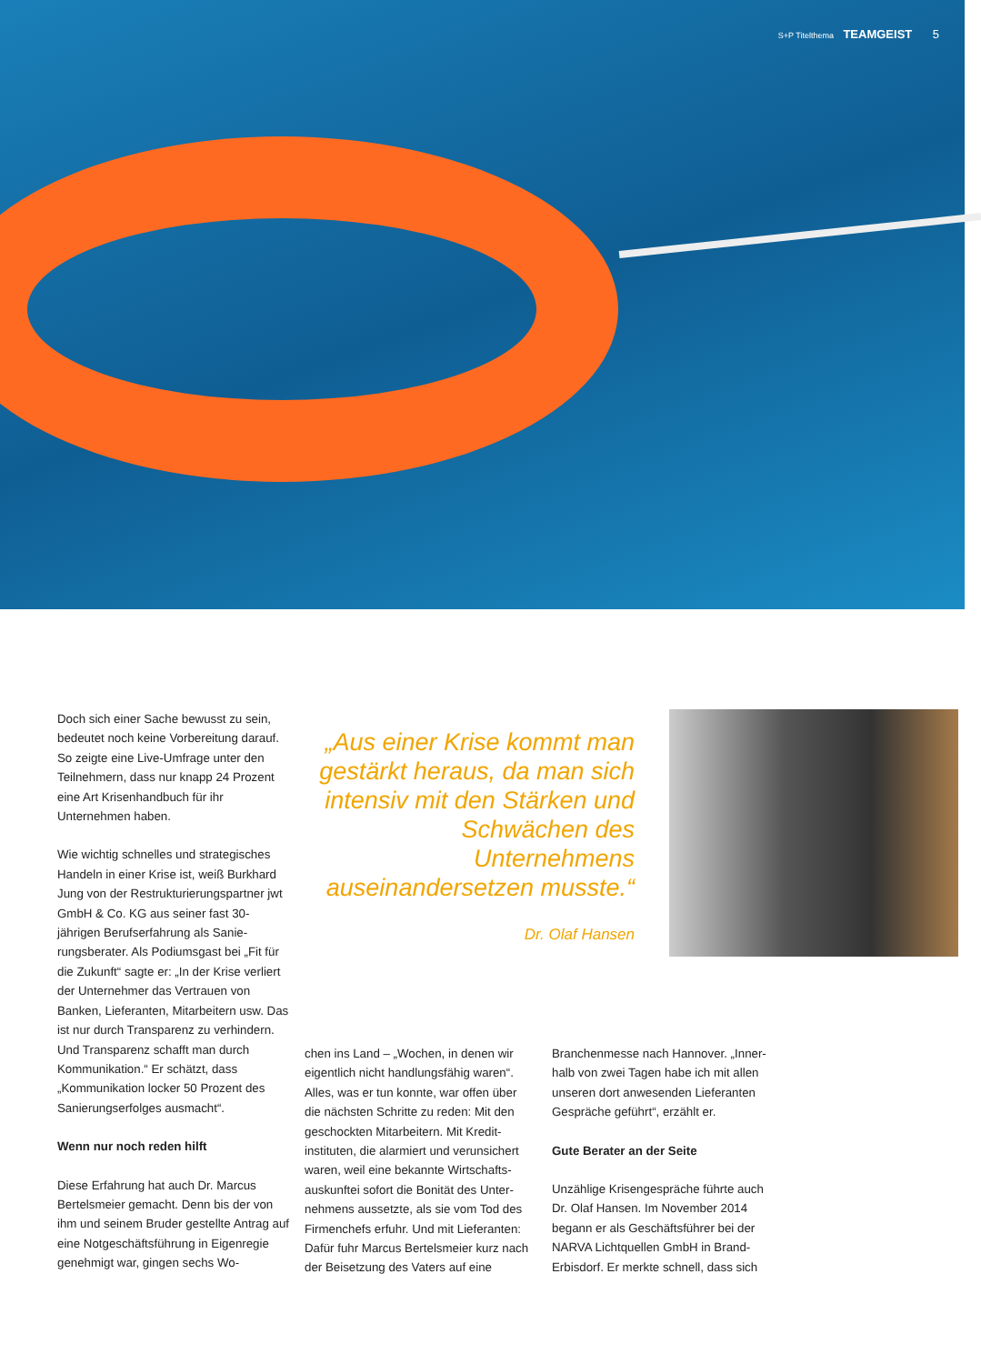S+P Titelthema TEAMGEIST 5
Doch sich einer Sache bewusst zu sein, bedeutet noch keine Vorbereitung darauf. So zeigte eine Live-Umfrage unter den Teilnehmern, dass nur knapp 24 Prozent eine Art Krisenhandbuch für ihr Unternehmen haben.
Wie wichtig schnelles und strategisches Handeln in einer Krise ist, weiß Burkhard Jung von der Restrukturierungspartner jwt GmbH & Co. KG aus seiner fast 30-jährigen Berufserfahrung als Sanie­rungsberater. Als Podiumsgast bei „Fit für die Zukunft“ sagte er: „In der Krise verliert der Unternehmer das Vertrauen von Banken, Lieferanten, Mitarbeitern usw. Das ist nur durch Transparenz zu verhindern. Und Transparenz schafft man durch Kommunikation.“ Er schätzt, dass „Kommunikation locker 50 Prozent des Sanierungserfolges ausmacht“.
Wenn nur noch reden hilft
Diese Erfahrung hat auch Dr. Marcus Bertelsmeier gemacht. Denn bis der von ihm und seinem Bruder gestellte Antrag auf eine Notgeschäftsführung in Eigenre­gie genehmigt war, gingen sechs Wo-
„Aus einer Krise kommt man gestärkt heraus, da man sich intensiv mit den Stärken und Schwächen des Unternehmens auseinandersetzen musste.“
Dr. Olaf Hansen
chen ins Land – „Wochen, in denen wir eigentlich nicht handlungsfähig waren“. Alles, was er tun konnte, war offen über die nächsten Schritte zu reden: Mit den geschockten Mitarbeitern. Mit Kredit­instituten, die alarmiert und verunsichert waren, weil eine bekannte Wirtschafts­auskunftei sofort die Bonität des Unter­nehmens aussetzte, als sie vom Tod des Firmenchefs erfuhr. Und mit Lieferanten: Dafür fuhr Marcus Bertelsmeier kurz nach der Beisetzung des Vaters auf eine
Branchenmesse nach Hannover. „Inner­halb von zwei Tagen habe ich mit allen unseren dort anwesenden Lieferanten Gespräche geführt“, erzählt er.
Gute Berater an der Seite
Unzählige Krisengespräche führte auch Dr. Olaf Hansen. Im November 2014 begann er als Geschäftsführer bei der NARVA Lichtquellen GmbH in Brand-Erbisdorf. Er merkte schnell, dass sich